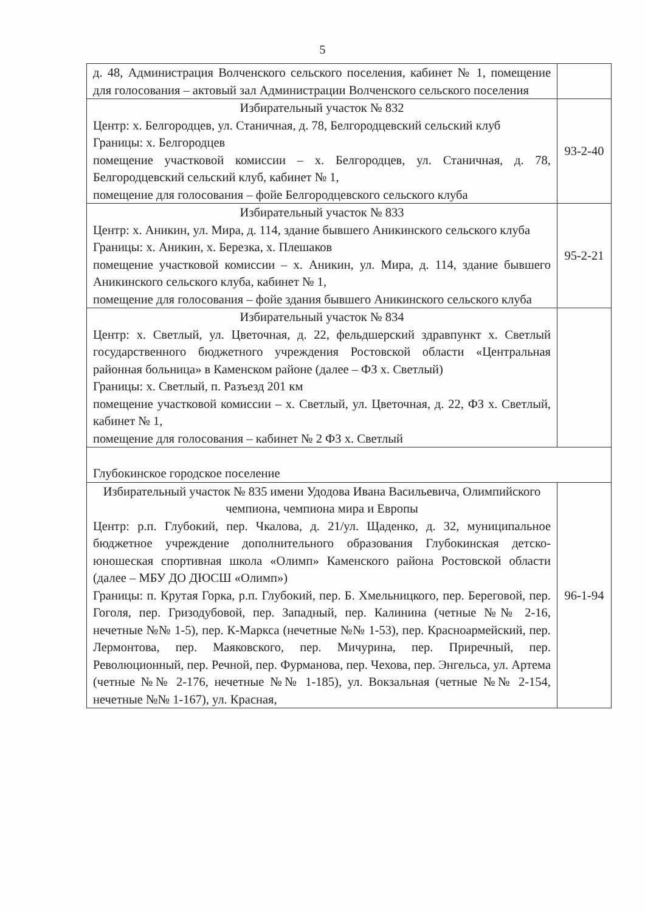5
| д. 48, Администрация Волченского сельского поселения, кабинет № 1, помещение для голосования – актовый зал Администрации Волченского сельского поселения | |
| Избирательный участок № 832 Центр: х. Белгородцев, ул. Станичная, д. 78, Белгородцевский сельский клуб Границы: х. Белгородцев помещение участковой комиссии – х. Белгородцев, ул. Станичная, д. 78, Белгородцевский сельский клуб, кабинет № 1, помещение для голосования – фойе Белгородцевского сельского клуба | 93-2-40 |
| Избирательный участок № 833 Центр: х. Аникин, ул. Мира, д. 114, здание бывшего Аникинского сельского клуба Границы: х. Аникин, х. Березка, х. Плешаков помещение участковой комиссии – х. Аникин, ул. Мира, д. 114, здание бывшего Аникинского сельского клуба, кабинет № 1, помещение для голосования – фойе здания бывшего Аникинского сельского клуба | 95-2-21 |
| Избирательный участок № 834 Центр: х. Светлый, ул. Цветочная, д. 22, фельдшерский здравпункт х. Светлый государственного бюджетного учреждения Ростовской области «Центральная районная больница» в Каменском районе (далее – ФЗ х. Светлый) Границы: х. Светлый, п. Разъезд 201 км помещение участковой комиссии – х. Светлый, ул. Цветочная, д. 22, ФЗ х. Светлый, кабинет № 1, помещение для голосования – кабинет № 2 ФЗ х. Светлый | |
| Глубокинское городское поселение | |
| Избирательный участок № 835 имени Удодова Ивана Васильевича, Олимпийского чемпиона, чемпиона мира и Европы Центр: р.п. Глубокий, пер. Чкалова, д. 21/ул. Щаденко, д. 32, муниципальное бюджетное учреждение дополнительного образования Глубокинская детско-юношеская спортивная школа «Олимп» Каменского района Ростовской области (далее – МБУ ДО ДЮСШ «Олимп») Границы: п. Крутая Горка, р.п. Глубокий, пер. Б. Хмельницкого, пер. Береговой, пер. Гоголя, пер. Гризодубовой, пер. Западный, пер. Калинина (четные №№ 2-16, нечетные №№ 1-5), пер. К-Маркса (нечетные №№ 1-53), пер. Красноармейский, пер. Лермонтова, пер. Маяковского, пер. Мичурина, пер. Приречный, пер. Революционный, пер. Речной, пер. Фурманова, пер. Чехова, пер. Энгельса, ул. Артема (четные №№ 2-176, нечетные №№ 1-185), ул. Вокзальная (четные №№ 2-154, нечетные №№ 1-167), ул. Красная, | 96-1-94 |